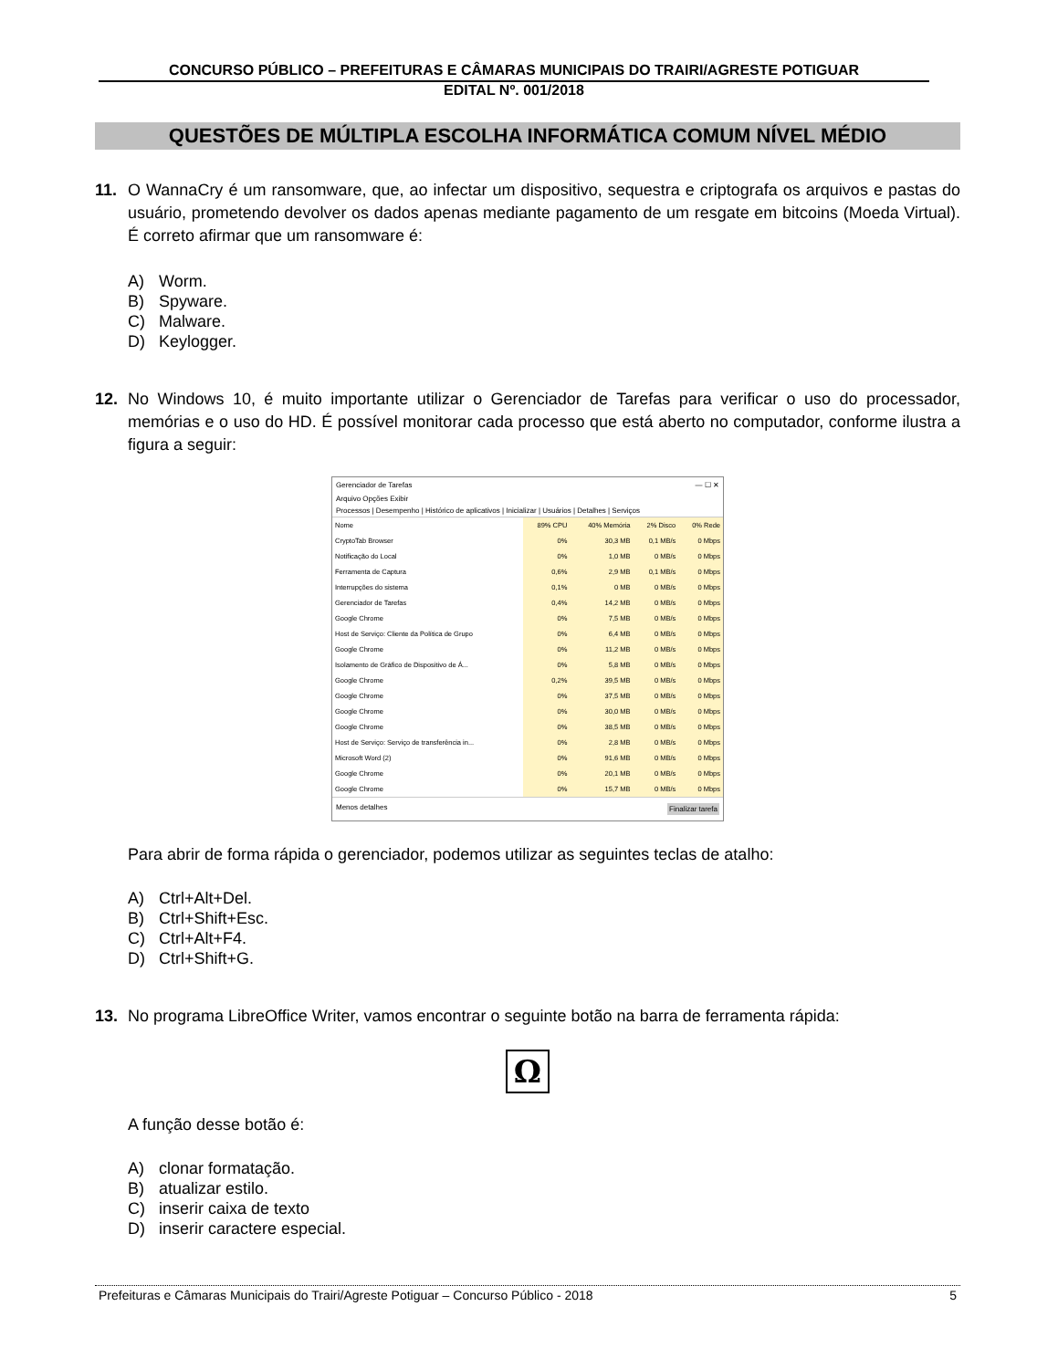CONCURSO PÚBLICO – PREFEITURAS E CÂMARAS MUNICIPAIS DO TRAIRI/AGRESTE POTIGUAR
EDITAL Nº. 001/2018
QUESTÕES DE MÚLTIPLA ESCOLHA INFORMÁTICA COMUM NÍVEL MÉDIO
11. O WannaCry é um ransomware, que, ao infectar um dispositivo, sequestra e criptografa os arquivos e pastas do usuário, prometendo devolver os dados apenas mediante pagamento de um resgate em bitcoins (Moeda Virtual). É correto afirmar que um ransomware é:
A) Worm.
B) Spyware.
C) Malware.
D) Keylogger.
12. No Windows 10, é muito importante utilizar o Gerenciador de Tarefas para verificar o uso do processador, memórias e o uso do HD. É possível monitorar cada processo que está aberto no computador, conforme ilustra a figura a seguir:
Gerenciador de Tarefas — ☐ ✕
Arquivo Opções Exibir
Processos | Desempenho | Histórico de aplicativos | Inicializar | Usuários | Detalhes | Serviços
| Nome | 89% CPU | 40% Memória | 2% Disco | 0% Rede |
| CryptoTab Browser | 0% | 30,3 MB | 0,1 MB/s | 0 Mbps |
| Notificação do Local | 0% | 1,0 MB | 0 MB/s | 0 Mbps |
| Ferramenta de Captura | 0,6% | 2,9 MB | 0,1 MB/s | 0 Mbps |
| Interrupções do sistema | 0,1% | 0 MB | 0 MB/s | 0 Mbps |
| Gerenciador de Tarefas | 0,4% | 14,2 MB | 0 MB/s | 0 Mbps |
| Google Chrome | 0% | 7,5 MB | 0 MB/s | 0 Mbps |
| Host de Serviço: Cliente da Política de Grupo | 0% | 6,4 MB | 0 MB/s | 0 Mbps |
| Google Chrome | 0% | 11,2 MB | 0 MB/s | 0 Mbps |
| Isolamento de Gráfico de Dispositivo de Á... | 0% | 5,8 MB | 0 MB/s | 0 Mbps |
| Google Chrome | 0,2% | 39,5 MB | 0 MB/s | 0 Mbps |
| Google Chrome | 0% | 37,5 MB | 0 MB/s | 0 Mbps |
| Google Chrome | 0% | 30,0 MB | 0 MB/s | 0 Mbps |
| Google Chrome | 0% | 38,5 MB | 0 MB/s | 0 Mbps |
| Host de Serviço: Serviço de transferência in... | 0% | 2,8 MB | 0 MB/s | 0 Mbps |
| Microsoft Word (2) | 0% | 91,6 MB | 0 MB/s | 0 Mbps |
| Google Chrome | 0% | 20,1 MB | 0 MB/s | 0 Mbps |
| Google Chrome | 0% | 15,7 MB | 0 MB/s | 0 Mbps |
Menos detalhes Finalizar tarefa
Para abrir de forma rápida o gerenciador, podemos utilizar as seguintes teclas de atalho:
A) Ctrl+Alt+Del.
B) Ctrl+Shift+Esc.
C) Ctrl+Alt+F4.
D) Ctrl+Shift+G.
13. No programa LibreOffice Writer, vamos encontrar o seguinte botão na barra de ferramenta rápida:
Ω
A função desse botão é:
A) clonar formatação.
B) atualizar estilo.
C) inserir caixa de texto
D) inserir caractere especial.
Prefeituras e Câmaras Municipais do Trairi/Agreste Potiguar – Concurso Público - 2018 5